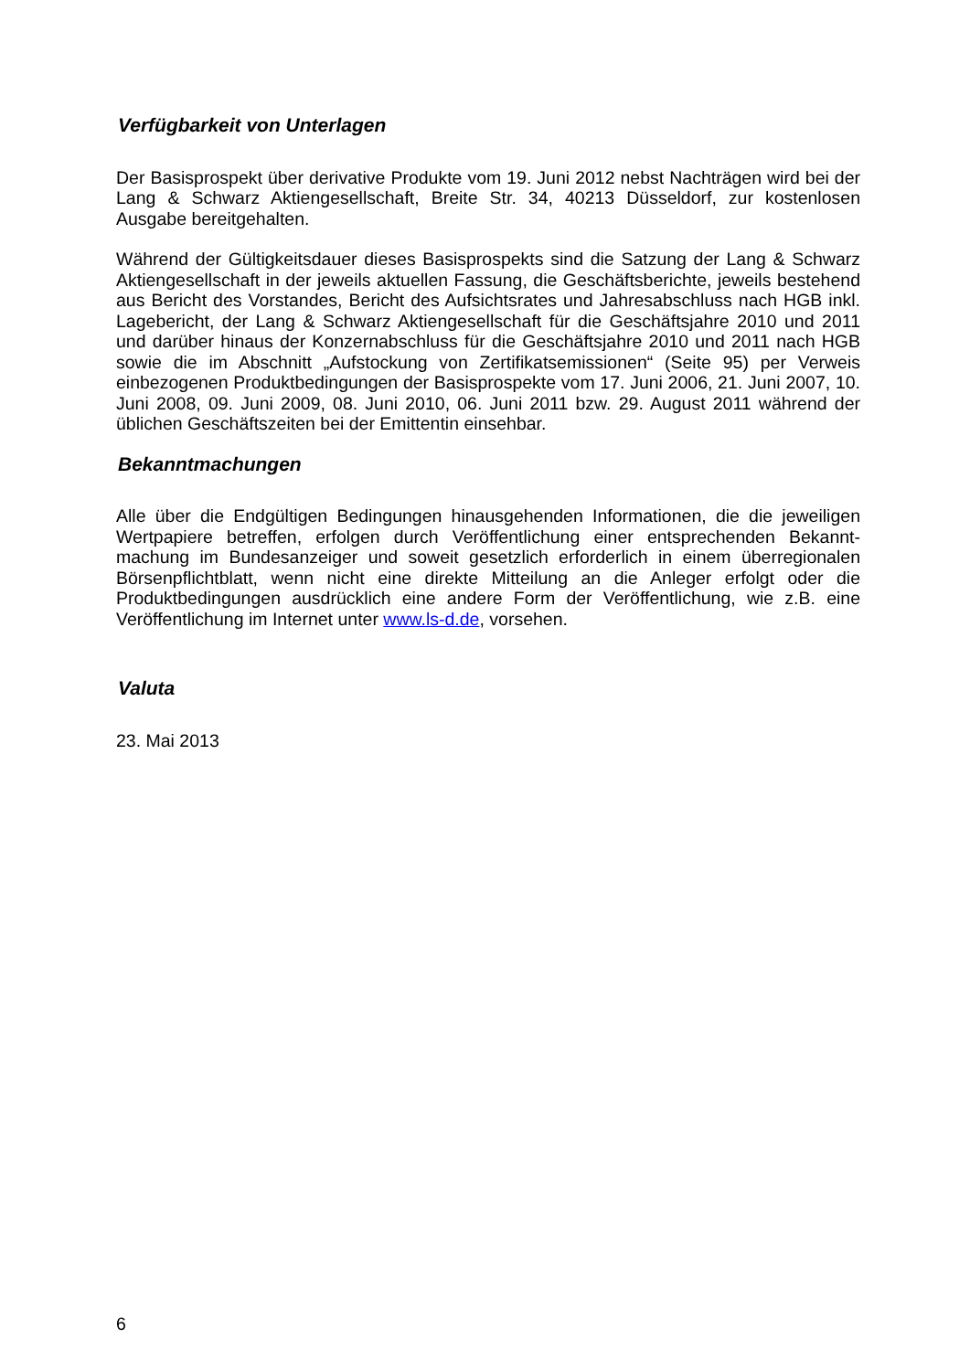Verfügbarkeit von Unterlagen
Der Basisprospekt über derivative Produkte vom 19. Juni 2012 nebst Nachträgen wird bei der Lang & Schwarz Aktiengesellschaft, Breite Str. 34, 40213 Düsseldorf, zur kostenlosen Ausgabe bereitgehalten.
Während der Gültigkeitsdauer dieses Basisprospekts sind die Satzung der Lang & Schwarz Aktiengesellschaft in der jeweils aktuellen Fassung, die Geschäftsberichte, jeweils bestehend aus Bericht des Vorstandes, Bericht des Aufsichtsrates und Jahresabschluss nach HGB inkl. Lagebericht, der Lang & Schwarz Aktiengesellschaft für die Geschäftsjahre 2010 und 2011 und darüber hinaus der Konzernabschluss für die Geschäftsjahre 2010 und 2011 nach HGB sowie die im Abschnitt „Aufstockung von Zertifikatsemissionen“ (Seite 95) per Verweis einbezogenen Produktbedingungen der Basisprospekte vom 17. Juni 2006, 21. Juni 2007, 10. Juni 2008, 09. Juni 2009, 08. Juni 2010, 06. Juni 2011 bzw. 29. August 2011 während der üblichen Geschäftszeiten bei der Emittentin einsehbar.
Bekanntmachungen
Alle über die Endgültigen Bedingungen hinausgehenden Informationen, die die jeweiligen Wertpapiere betreffen, erfolgen durch Veröffentlichung einer entsprechenden Bekannt-machung im Bundesanzeiger und soweit gesetzlich erforderlich in einem überregionalen Börsenpflichtblatt, wenn nicht eine direkte Mitteilung an die Anleger erfolgt oder die Produktbedingungen ausdrücklich eine andere Form der Veröffentlichung, wie z.B. eine Veröffentlichung im Internet unter www.ls-d.de, vorsehen.
Valuta
23. Mai 2013
6